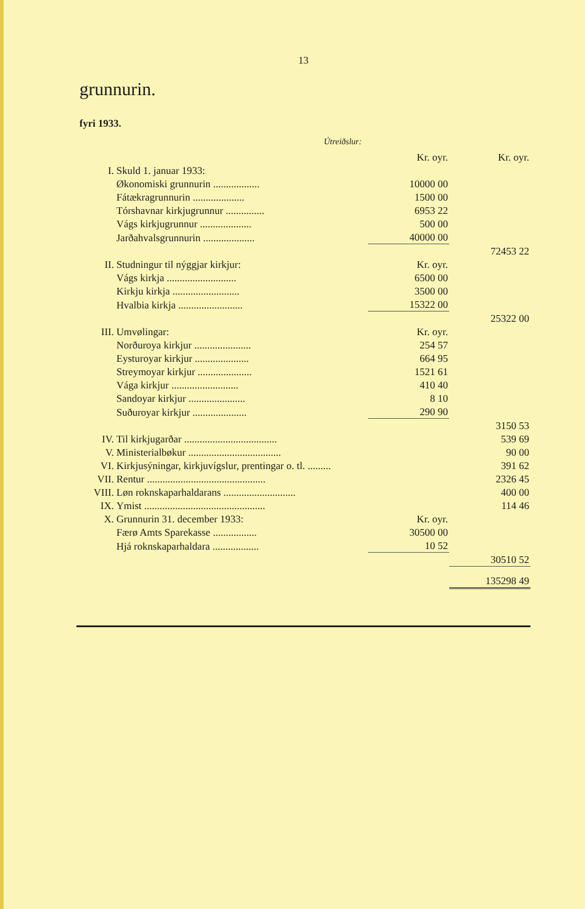13
grunnurin.
fyri 1933.
Útreiðslur:
| | | Kr. oyr. | Kr. oyr. |
| I. | Skuld 1. januar 1933: | | |
| | Økonomiski grunnurin .................. | 10000 00 | |
| | Fátækragrunnurin .................... | 1500 00 | |
| | Tórshavnar kirkjugrunnur ............... | 6953 22 | |
| | Vágs kirkjugrunnur .................... | 500 00 | |
| | Jarðahvalsgrunnurin .................... | 40000 00 | |
| | | | 72453 22 |
| II. | Studningur til nýggjar kirkjur: | Kr. oyr. | |
| | Vágs kirkja ........................... | 6500 00 | |
| | Kirkju kirkja .......................... | 3500 00 | |
| | Hvalbia kirkja ......................... | 15322 00 | |
| | | | 25322 00 |
| III. | Umvølingar: | Kr. oyr. | |
| | Norðuroya kirkjur ...................... | 254 57 | |
| | Eysturoyar kirkjur ..................... | 664 95 | |
| | Streymoyar kirkjur ..................... | 1521 61 | |
| | Vága kirkjur .......................... | 410 40 | |
| | Sandoyar kirkjur ...................... | 8 10 | |
| | Suðuroyar kirkjur ..................... | 290 90 | |
| | | | 3150 53 |
| IV. | Til kirkjugarðar .................................... | | 539 69 |
| V. | Ministerialbøkur .................................... | | 90 00 |
| VI. | Kirkjusýningar, kirkjuvígslur, prentingar o. tl. ......... | | 391 62 |
| VII. | Rentur .............................................. | | 2326 45 |
| VIII. | Løn roknskaparhaldarans ............................ | | 400 00 |
| IX. | Ymist ............................................... | | 114 46 |
| X. | Grunnurin 31. december 1933: | Kr. oyr. | |
| | Færø Amts Sparekasse ................. | 30500 00 | |
| | Hjá roknskaparhaldara .................. | 10 52 | |
| | | | 30510 52 |
| | | | 135298 49 |